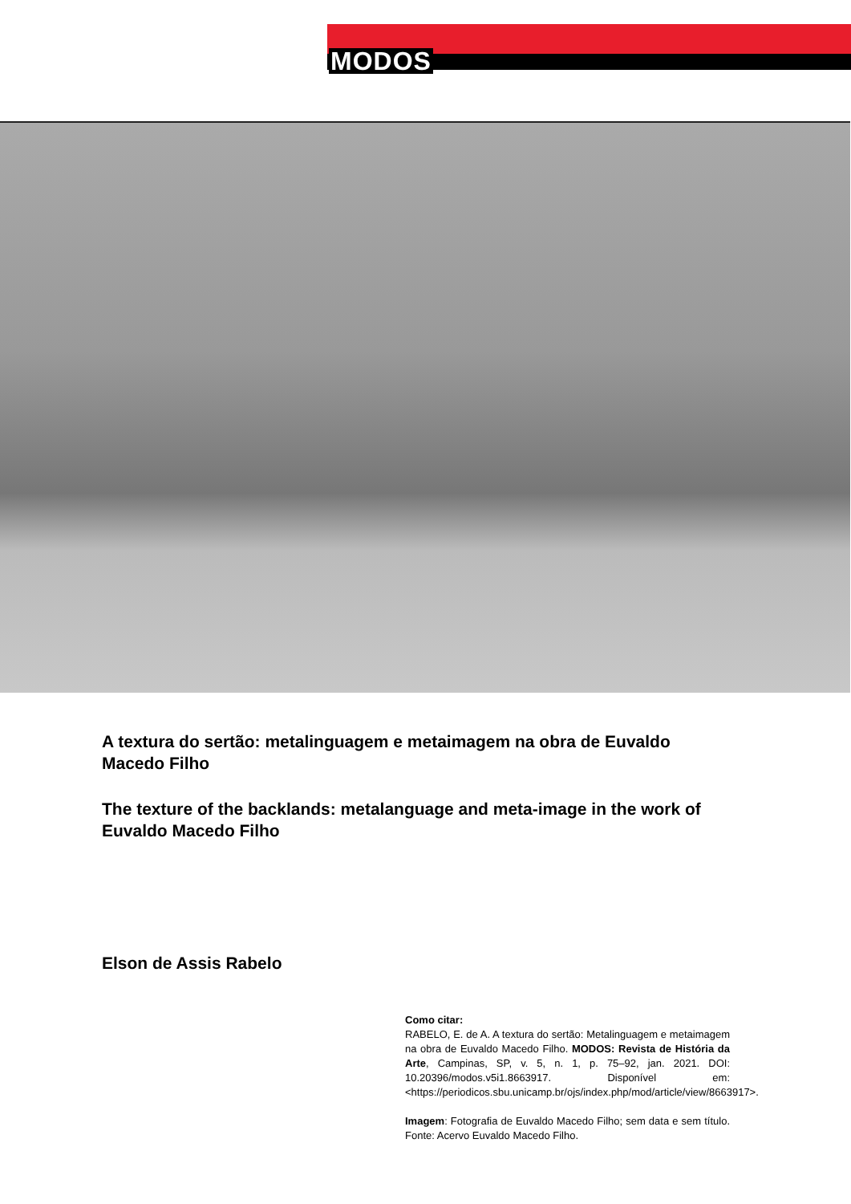MODOS
A textura do sertão: metalinguagem e metaimagem na obra de Euvaldo Macedo Filho
The texture of the backlands: metalanguage and meta-image in the work of Euvaldo Macedo Filho
Elson de Assis Rabelo
Como citar:
RABELO, E. de A. A textura do sertão: Metalinguagem e metaimagem na obra de Euvaldo Macedo Filho. MODOS: Revista de História da Arte, Campinas, SP, v. 5, n. 1, p. 75–92, jan. 2021. DOI: 10.20396/modos.v5i1.8663917. Disponível em: <https://periodicos.sbu.unicamp.br/ojs/index.php/mod/article/view/8663917>.
Imagem: Fotografia de Euvaldo Macedo Filho; sem data e sem título. Fonte: Acervo Euvaldo Macedo Filho.